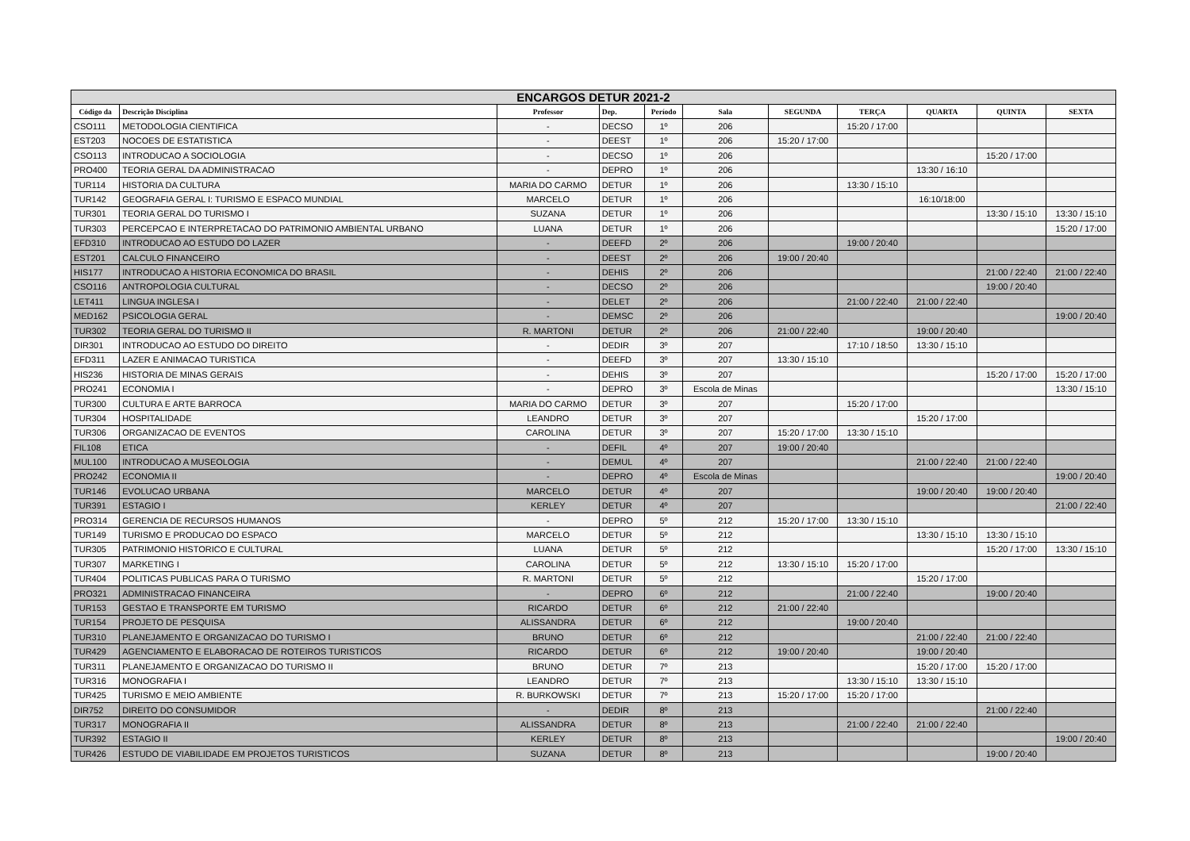| ENCARGOS DETUR 2021-2 | | | | | | | | | | |
| Código da | Descrição Disciplina | Professor | Dep. | Período | Sala | SEGUNDA | TERÇA | QUARTA | QUINTA | SEXTA |
| CSO111 | METODOLOGIA CIENTIFICA | - | DECSO | 1º | 206 | | 15:20 / 17:00 | | | |
| EST203 | NOCOES DE ESTATISTICA | - | DEEST | 1º | 206 | 15:20 / 17:00 | | | | |
| CSO113 | INTRODUCAO A SOCIOLOGIA | - | DECSO | 1º | 206 | | | | 15:20 / 17:00 | |
| PRO400 | TEORIA GERAL DA ADMINISTRACAO | - | DEPRO | 1º | 206 | | | 13:30 / 16:10 | | |
| TUR114 | HISTORIA DA CULTURA | MARIA DO CARMO | DETUR | 1º | 206 | | 13:30 / 15:10 | | | |
| TUR142 | GEOGRAFIA GERAL I: TURISMO E ESPACO MUNDIAL | MARCELO | DETUR | 1º | 206 | | | 16:10/18:00 | | |
| TUR301 | TEORIA GERAL DO TURISMO I | SUZANA | DETUR | 1º | 206 | | | | 13:30 / 15:10 | 13:30 / 15:10 |
| TUR303 | PERCEPCAO E INTERPRETACAO DO PATRIMONIO AMBIENTAL URBANO | LUANA | DETUR | 1º | 206 | | | | | 15:20 / 17:00 |
| EFD310 | INTRODUCAO AO ESTUDO DO LAZER | - | DEEFD | 2º | 206 | | 19:00 / 20:40 | | | |
| EST201 | CALCULO FINANCEIRO | - | DEEST | 2º | 206 | 19:00 / 20:40 | | | | |
| HIS177 | INTRODUCAO A HISTORIA ECONOMICA DO BRASIL | - | DEHIS | 2º | 206 | | | | 21:00 / 22:40 | 21:00 / 22:40 |
| CSO116 | ANTROPOLOGIA CULTURAL | - | DECSO | 2º | 206 | | | | 19:00 / 20:40 | |
| LET411 | LINGUA INGLESA I | - | DELET | 2º | 206 | | 21:00 / 22:40 | 21:00 / 22:40 | | |
| MED162 | PSICOLOGIA GERAL | - | DEMSC | 2º | 206 | | | | | 19:00 / 20:40 |
| TUR302 | TEORIA GERAL DO TURISMO II | R. MARTONI | DETUR | 2º | 206 | 21:00 / 22:40 | | 19:00 / 20:40 | | |
| DIR301 | INTRODUCAO AO ESTUDO DO DIREITO | - | DEDIR | 3º | 207 | | 17:10 / 18:50 | 13:30 / 15:10 | | |
| EFD311 | LAZER E ANIMACAO TURISTICA | - | DEEFD | 3º | 207 | 13:30 / 15:10 | | | | |
| HIS236 | HISTORIA DE MINAS GERAIS | - | DEHIS | 3º | 207 | | | | 15:20 / 17:00 | 15:20 / 17:00 |
| PRO241 | ECONOMIA I | - | DEPRO | 3º | Escola de Minas | | | | | 13:30 / 15:10 |
| TUR300 | CULTURA E ARTE BARROCA | MARIA DO CARMO | DETUR | 3º | 207 | | 15:20 / 17:00 | | | |
| TUR304 | HOSPITALIDADE | LEANDRO | DETUR | 3º | 207 | | | 15:20 / 17:00 | | |
| TUR306 | ORGANIZACAO DE EVENTOS | CAROLINA | DETUR | 3º | 207 | 15:20 / 17:00 | 13:30 / 15:10 | | | |
| FIL108 | ETICA | - | DEFIL | 4º | 207 | 19:00 / 20:40 | | | | |
| MUL100 | INTRODUCAO A MUSEOLOGIA | - | DEMUL | 4º | 207 | | | 21:00 / 22:40 | 21:00 / 22:40 | |
| PRO242 | ECONOMIA II | - | DEPRO | 4º | Escola de Minas | | | | | 19:00 / 20:40 |
| TUR146 | EVOLUCAO URBANA | MARCELO | DETUR | 4º | 207 | | | 19:00 / 20:40 | 19:00 / 20:40 | |
| TUR391 | ESTAGIO I | KERLEY | DETUR | 4º | 207 | | | | | 21:00 / 22:40 |
| PRO314 | GERENCIA DE RECURSOS HUMANOS | - | DEPRO | 5º | 212 | 15:20 / 17:00 | 13:30 / 15:10 | | | |
| TUR149 | TURISMO E PRODUCAO DO ESPACO | MARCELO | DETUR | 5º | 212 | | | 13:30 / 15:10 | 13:30 / 15:10 | |
| TUR305 | PATRIMONIO HISTORICO E CULTURAL | LUANA | DETUR | 5º | 212 | | | | 15:20 / 17:00 | 13:30 / 15:10 |
| TUR307 | MARKETING I | CAROLINA | DETUR | 5º | 212 | 13:30 / 15:10 | 15:20 / 17:00 | | | |
| TUR404 | POLITICAS PUBLICAS PARA O TURISMO | R. MARTONI | DETUR | 5º | 212 | | | 15:20 / 17:00 | | |
| PRO321 | ADMINISTRACAO FINANCEIRA | - | DEPRO | 6º | 212 | | 21:00 / 22:40 | | 19:00 / 20:40 | |
| TUR153 | GESTAO E TRANSPORTE EM TURISMO | RICARDO | DETUR | 6º | 212 | 21:00 / 22:40 | | | | |
| TUR154 | PROJETO DE PESQUISA | ALISSANDRA | DETUR | 6º | 212 | | 19:00 / 20:40 | | | |
| TUR310 | PLANEJAMENTO E ORGANIZACAO DO TURISMO I | BRUNO | DETUR | 6º | 212 | | | 21:00 / 22:40 | 21:00 / 22:40 | |
| TUR429 | AGENCIAMENTO E ELABORACAO DE ROTEIROS TURISTICOS | RICARDO | DETUR | 6º | 212 | 19:00 / 20:40 | | 19:00 / 20:40 | | |
| TUR311 | PLANEJAMENTO E ORGANIZACAO DO TURISMO II | BRUNO | DETUR | 7º | 213 | | | 15:20 / 17:00 | 15:20 / 17:00 | |
| TUR316 | MONOGRAFIA I | LEANDRO | DETUR | 7º | 213 | | 13:30 / 15:10 | 13:30 / 15:10 | | |
| TUR425 | TURISMO E MEIO AMBIENTE | R. BURKOWSKI | DETUR | 7º | 213 | 15:20 / 17:00 | 15:20 / 17:00 | | | |
| DIR752 | DIREITO DO CONSUMIDOR | - | DEDIR | 8º | 213 | | | | 21:00 / 22:40 | |
| TUR317 | MONOGRAFIA II | ALISSANDRA | DETUR | 8º | 213 | | 21:00 / 22:40 | 21:00 / 22:40 | | |
| TUR392 | ESTAGIO II | KERLEY | DETUR | 8º | 213 | | | | | 19:00 / 20:40 |
| TUR426 | ESTUDO DE VIABILIDADE EM PROJETOS TURISTICOS | SUZANA | DETUR | 8º | 213 | | | | 19:00 / 20:40 | |